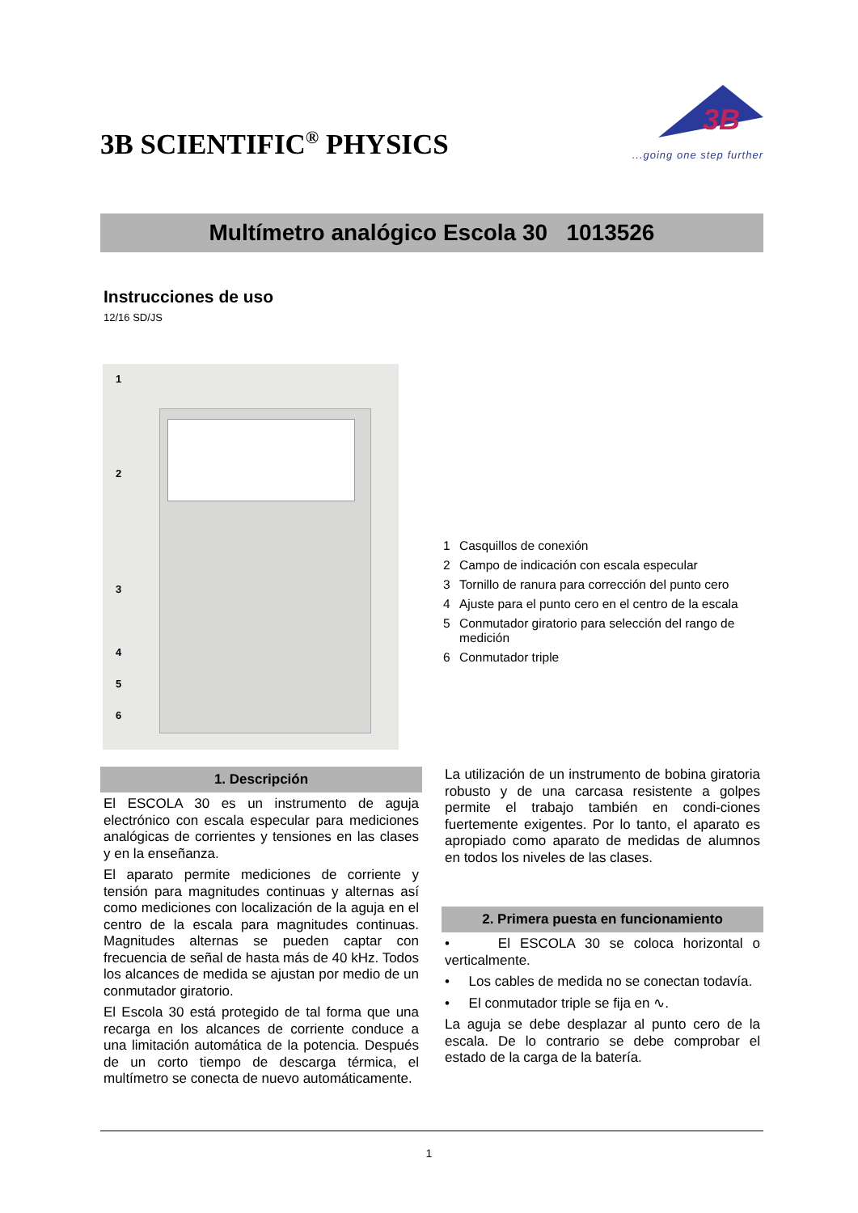3B SCIENTIFIC<sup>®</sup> PHYSICS
3B
...going one step further
Multímetro analógico Escola 30 1013526
Instrucciones de uso
12/16 SD/JS
1
2
3
4
5
6
1 Casquillos de conexión
2 Campo de indicación con escala especular
3 Tornillo de ranura para corrección del punto cero
4 Ajuste para el punto cero en el centro de la escala
5 Conmutador giratorio para selección del rango de medición
6 Conmutador triple
1. Descripción
El ESCOLA 30 es un instrumento de aguja electrónico con escala especular para mediciones analógicas de corrientes y tensiones en las clases y en la enseñanza.
El aparato permite mediciones de corriente y tensión para magnitudes continuas y alternas así como mediciones con localización de la aguja en el centro de la escala para magnitudes continuas. Magnitudes alternas se pueden captar con frecuencia de señal de hasta más de 40 kHz. Todos los alcances de medida se ajustan por medio de un conmutador giratorio.
El Escola 30 está protegido de tal forma que una recarga en los alcances de corriente conduce a una limitación automática de la potencia. Después de un corto tiempo de descarga térmica, el multímetro se conecta de nuevo automáticamente.
La utilización de un instrumento de bobina giratoria robusto y de una carcasa resistente a golpes permite el trabajo también en condi-ciones fuertemente exigentes. Por lo tanto, el aparato es apropiado como aparato de medidas de alumnos en todos los niveles de las clases.
2. Primera puesta en funcionamiento
• El ESCOLA 30 se coloca horizontal o verticalmente.
• Los cables de medida no se conectan todavía.
• El conmutador triple se fija en ∿.
La aguja se debe desplazar al punto cero de la escala. De lo contrario se debe comprobar el estado de la carga de la batería.
1